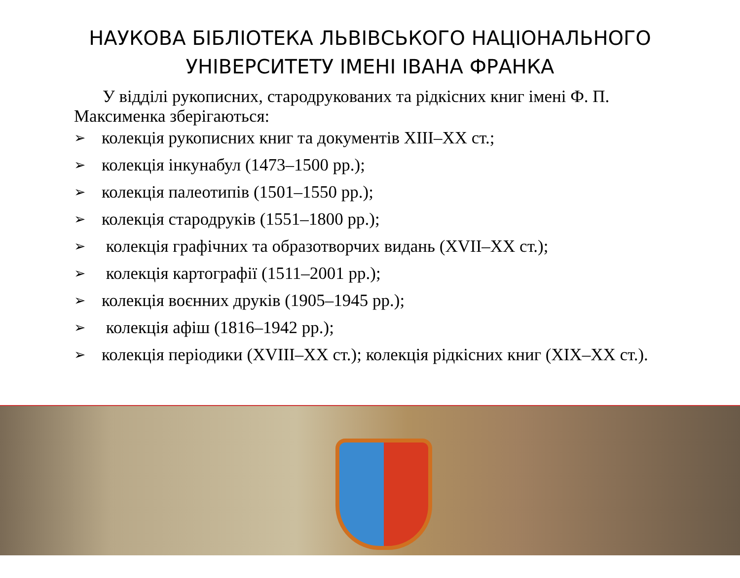НАУКОВА БІБЛІОТЕКА ЛЬВІВСЬКОГО НАЦІОНАЛЬНОГО
УНІВЕРСИТЕТУ ІМЕНІ ІВАНА ФРАНКА
У відділі рукописних, стародрукованих та рідкісних книг імені Ф. П. Максименка зберігаються:
➢ колекція рукописних книг та документів XIII–XX ст.;
➢ колекція інкунабул (1473–1500 рр.);
➢ колекція палеотипів (1501–1550 рр.);
➢ колекція стародруків (1551–1800 рр.);
➢ колекція графічних та образотворчих видань (XVII–XX ст.);
➢ колекція картографії (1511–2001 рр.);
➢ колекція воєнних друків (1905–1945 рр.);
➢ колекція афіш (1816–1942 рр.);
➢ колекція періодики (XVIII–XX ст.); колекція рідкісних книг (XIX–XX ст.).